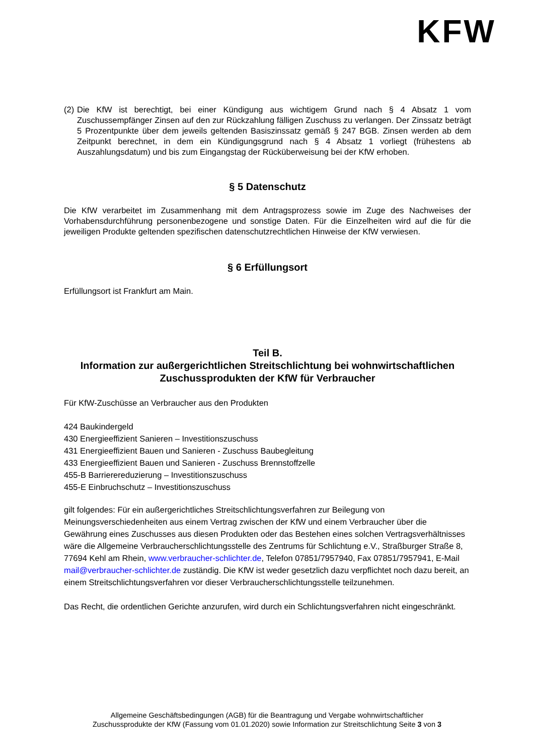KFW
(2) Die KfW ist berechtigt, bei einer Kündigung aus wichtigem Grund nach § 4 Absatz 1 vom Zuschussempfänger Zinsen auf den zur Rückzahlung fälligen Zuschuss zu verlangen. Der Zinssatz beträgt 5 Prozentpunkte über dem jeweils geltenden Basiszinssatz gemäß § 247 BGB. Zinsen werden ab dem Zeitpunkt berechnet, in dem ein Kündigungsgrund nach § 4 Absatz 1 vorliegt (frühestens ab Auszahlungsdatum) und bis zum Eingangstag der Rücküberweisung bei der KfW erhoben.
§ 5 Datenschutz
Die KfW verarbeitet im Zusammenhang mit dem Antragsprozess sowie im Zuge des Nachweises der Vorhabensdurchführung personenbezogene und sonstige Daten. Für die Einzelheiten wird auf die für die jeweiligen Produkte geltenden spezifischen datenschutzrechtlichen Hinweise der KfW verwiesen.
§ 6 Erfüllungsort
Erfüllungsort ist Frankfurt am Main.
Teil B.
Information zur außergerichtlichen Streitschlichtung bei wohnwirtschaftlichen Zuschussprodukten der KfW für Verbraucher
Für KfW-Zuschüsse an Verbraucher aus den Produkten
424 Baukindergeld
430 Energieeffizient Sanieren – Investitionszuschuss
431 Energieeffizient Bauen und Sanieren - Zuschuss Baubegleitung
433 Energieeffizient Bauen und Sanieren - Zuschuss Brennstoffzelle
455-B Barrierereduzierung – Investitionszuschuss
455-E Einbruchschutz – Investitionszuschuss
gilt folgendes: Für ein außergerichtliches Streitschlichtungsverfahren zur Beilegung von Meinungsverschiedenheiten aus einem Vertrag zwischen der KfW und einem Verbraucher über die Gewährung eines Zuschusses aus diesen Produkten oder das Bestehen eines solchen Vertragsverhältnisses wäre die Allgemeine Verbraucherschlichtungsstelle des Zentrums für Schlichtung e.V., Straßburger Straße 8, 77694 Kehl am Rhein, www.verbraucher-schlichter.de, Telefon 07851/7957940, Fax 07851/7957941, E-Mail mail@verbraucher-schlichter.de zuständig. Die KfW ist weder gesetzlich dazu verpflichtet noch dazu bereit, an einem Streitschlichtungsverfahren vor dieser Verbraucherschlichtungsstelle teilzunehmen.
Das Recht, die ordentlichen Gerichte anzurufen, wird durch ein Schlichtungsverfahren nicht eingeschränkt.
Allgemeine Geschäftsbedingungen (AGB) für die Beantragung und Vergabe wohnwirtschaftlicher
Zuschussprodukte der KfW (Fassung vom 01.01.2020) sowie Information zur Streitschlichtung Seite 3 von 3